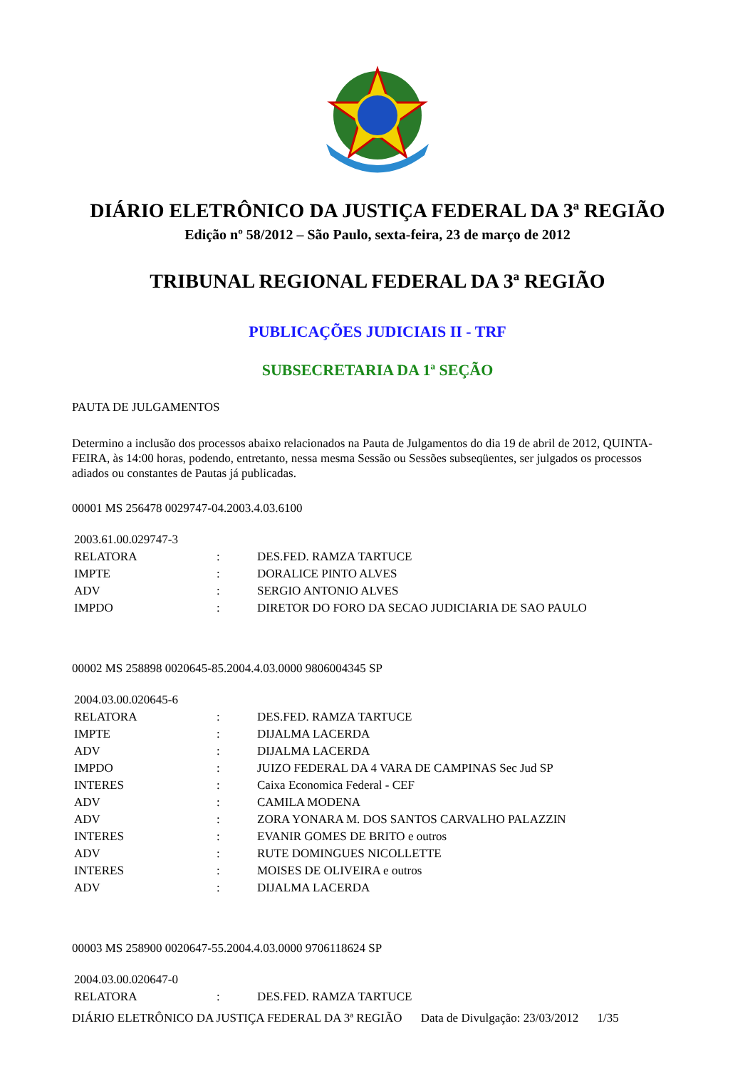DIÁRIO ELETRÔNICO DA JUSTIÇA FEDERAL DA 3ª REGIÃO
Edição nº 58/2012 – São Paulo, sexta-feira, 23 de março de 2012
TRIBUNAL REGIONAL FEDERAL DA 3ª REGIÃO
PUBLICAÇÕES JUDICIAIS II - TRF
SUBSECRETARIA DA 1ª SEÇÃO
PAUTA DE JULGAMENTOS
Determino a inclusão dos processos abaixo relacionados na Pauta de Julgamentos do dia 19 de abril de 2012, QUINTA-FEIRA, às 14:00 horas, podendo, entretanto, nessa mesma Sessão ou Sessões subseqüentes, ser julgados os processos adiados ou constantes de Pautas já publicadas.
00001 MS 256478 0029747-04.2003.4.03.6100
| 2003.61.00.029747-3 | | |
| RELATORA | : | DES.FED. RAMZA TARTUCE |
| IMPTE | : | DORALICE PINTO ALVES |
| ADV | : | SERGIO ANTONIO ALVES |
| IMPDO | : | DIRETOR DO FORO DA SECAO JUDICIARIA DE SAO PAULO |
00002 MS 258898 0020645-85.2004.4.03.0000 9806004345 SP
| 2004.03.00.020645-6 | | |
| RELATORA | : | DES.FED. RAMZA TARTUCE |
| IMPTE | : | DIJALMA LACERDA |
| ADV | : | DIJALMA LACERDA |
| IMPDO | : | JUIZO FEDERAL DA 4 VARA DE CAMPINAS Sec Jud SP |
| INTERES | : | Caixa Economica Federal - CEF |
| ADV | : | CAMILA MODENA |
| ADV | : | ZORA YONARA M. DOS SANTOS CARVALHO PALAZZIN |
| INTERES | : | EVANIR GOMES DE BRITO e outros |
| ADV | : | RUTE DOMINGUES NICOLLETTE |
| INTERES | : | MOISES DE OLIVEIRA e outros |
| ADV | : | DIJALMA LACERDA |
00003 MS 258900 0020647-55.2004.4.03.0000 9706118624 SP
| 2004.03.00.020647-0 | | |
| RELATORA | : | DES.FED. RAMZA TARTUCE |
DIÁRIO ELETRÔNICO DA JUSTIÇA FEDERAL DA 3ª REGIÃO Data de Divulgação: 23/03/2012 1/35